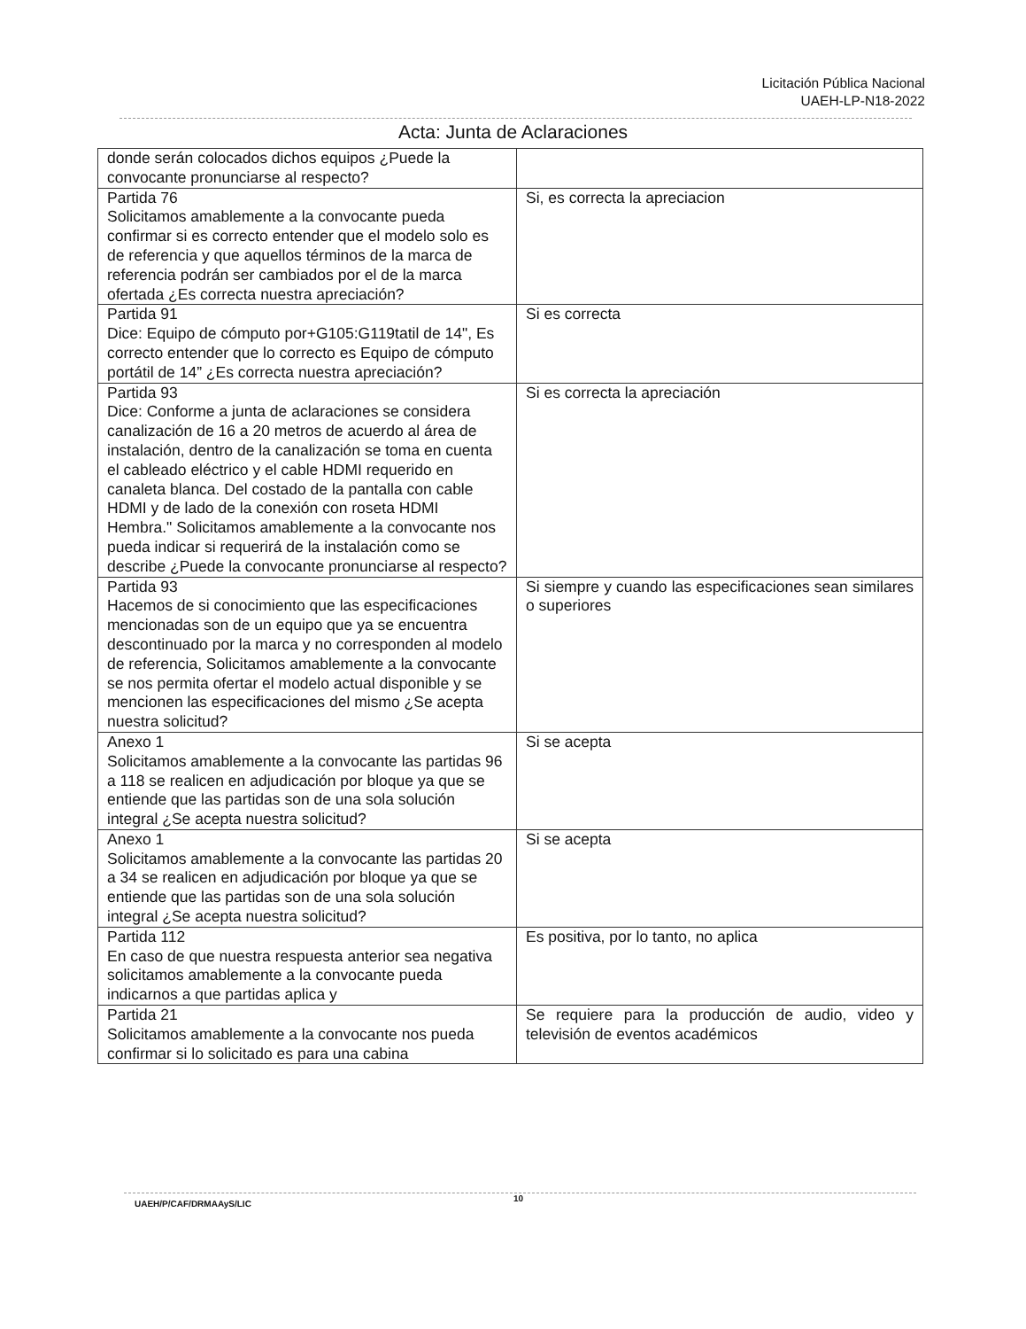Licitación Pública Nacional
UAEH-LP-N18-2022
Acta: Junta de Aclaraciones
| donde serán colocados dichos equipos ¿Puede la convocante pronunciarse al respecto? | |
| Partida 76 Solicitamos amablemente a la convocante pueda confirmar si es correcto entender que el modelo solo es de referencia y que aquellos términos de la marca de referencia podrán ser cambiados por el de la marca ofertada ¿Es correcta nuestra apreciación? | Si, es correcta la apreciacion |
| Partida 91 Dice: Equipo de cómputo por+G105:G119tatil de 14", Es correcto entender que lo correcto es Equipo de cómputo portátil de 14” ¿Es correcta nuestra apreciación? | Si es correcta |
| Partida 93 Dice: Conforme a junta de aclaraciones se considera canalización de 16 a 20 metros de acuerdo al área de instalación, dentro de la canalización se toma en cuenta el cableado eléctrico y el cable HDMI requerido en canaleta blanca. Del costado de la pantalla con cable HDMI y de lado de la conexión con roseta HDMI Hembra." Solicitamos amablemente a la convocante nos pueda indicar si requerirá de la instalación como se describe ¿Puede la convocante pronunciarse al respecto? | Si es correcta la apreciación |
| Partida 93 Hacemos de si conocimiento que las especificaciones mencionadas son de un equipo que ya se encuentra descontinuado por la marca y no corresponden al modelo de referencia, Solicitamos amablemente a la convocante se nos permita ofertar el modelo actual disponible y se mencionen las especificaciones del mismo ¿Se acepta nuestra solicitud? | Si siempre y cuando las especificaciones sean similares o superiores |
| Anexo 1 Solicitamos amablemente a la convocante las partidas 96 a 118 se realicen en adjudicación por bloque ya que se entiende que las partidas son de una sola solución integral ¿Se acepta nuestra solicitud? | Si se acepta |
| Anexo 1 Solicitamos amablemente a la convocante las partidas 20 a 34 se realicen en adjudicación por bloque ya que se entiende que las partidas son de una sola solución integral ¿Se acepta nuestra solicitud? | Si se acepta |
| Partida 112 En caso de que nuestra respuesta anterior sea negativa solicitamos amablemente a la convocante pueda indicarnos a que partidas aplica y | Es positiva, por lo tanto, no aplica |
| Partida 21 Solicitamos amablemente a la convocante nos pueda confirmar si lo solicitado es para una cabina | Se requiere para la producción de audio, video y televisión de eventos académicos |
UAEH/P/CAF/DRMAAyS/LIC
10